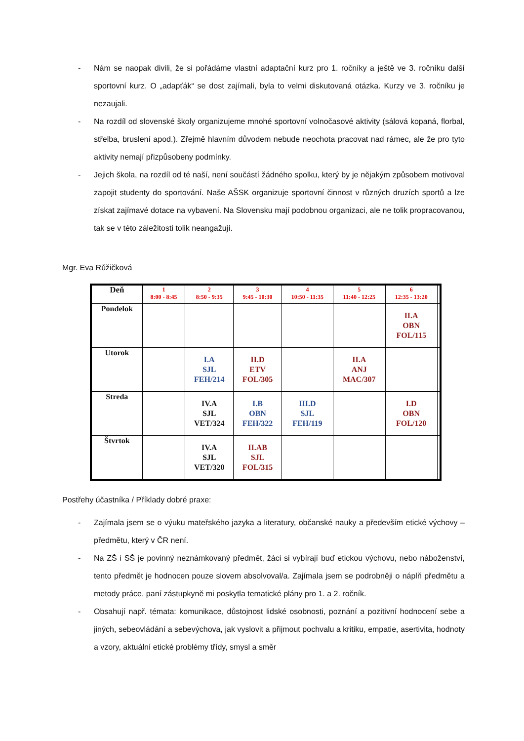- Nám se naopak divili, že si pořádáme vlastní adaptační kurz pro 1. ročníky a ještě ve 3. ročníku další sportovní kurz. O „adapťák“ se dost zajímali, byla to velmi diskutovaná otázka. Kurzy ve 3. ročníku je nezaujali.
- Na rozdíl od slovenské školy organizujeme mnohé sportovní volnočasové aktivity (sálová kopaná, florbal, střelba, bruslení apod.). Zřejmě hlavním důvodem nebude neochota pracovat nad rámec, ale že pro tyto aktivity nemají přizpůsobeny podmínky.
- Jejich škola, na rozdíl od té naší, není součástí žádného spolku, který by je nějakým způsobem motivoval zapojit studenty do sportování. Naše AŠSK organizuje sportovní činnost v různých druzích sportů a lze získat zajímavé dotace na vybavení. Na Slovensku mají podobnou organizaci, ale ne tolik propracovanou, tak se v této záležitosti tolik neangažují.
Mgr. Eva Růžičková
| Deň | 1 8:00 - 8:45 | 2 8:50 - 9:35 | 3 9:45 - 10:30 | 4 10:50 - 11:35 | 5 11:40 - 12:25 | 6 12:35 - 13:20 | |
| --- | --- | --- | --- | --- | --- | --- | --- |
| Pondelok | | | | | | II.A OBN FOL/115 | |
| Utorok | | I.A SJL FEH/214 | II.D ETV FOL/305 | | II.A ANJ MAC/307 | | |
| Streda | | IV.A SJL VET/324 | I.B OBN FEH/322 | III.D SJL FEH/119 | | I.D OBN FOL/120 | |
| Štvrtok | | IV.A SJL VET/320 | II.AB SJL FOL/315 | | | | |
Postřehy účastníka / Příklady dobré praxe:
- Zajímala jsem se o výuku mateřského jazyka a literatury, občanské nauky a především etické výchovy – předmětu, který v ČR není.
- Na ZŠ i SŠ je povinný neznámkovaný předmět, žáci si vybírají buď etickou výchovu, nebo náboženství, tento předmět je hodnocen pouze slovem absolvoval/a. Zajímala jsem se podrobněji o náplň předmětu a metody práce, paní zástupkyně mi poskytla tematické plány pro 1. a 2. ročník.
- Obsahují např. témata: komunikace, důstojnost lidské osobnosti, poznání a pozitivní hodnocení sebe a jiných, sebeovládání a sebevýchova, jak vyslovit a přijmout pochvalu a kritiku, empatie, asertivita, hodnoty a vzory, aktuální etické problémy třídy, smysl a směr